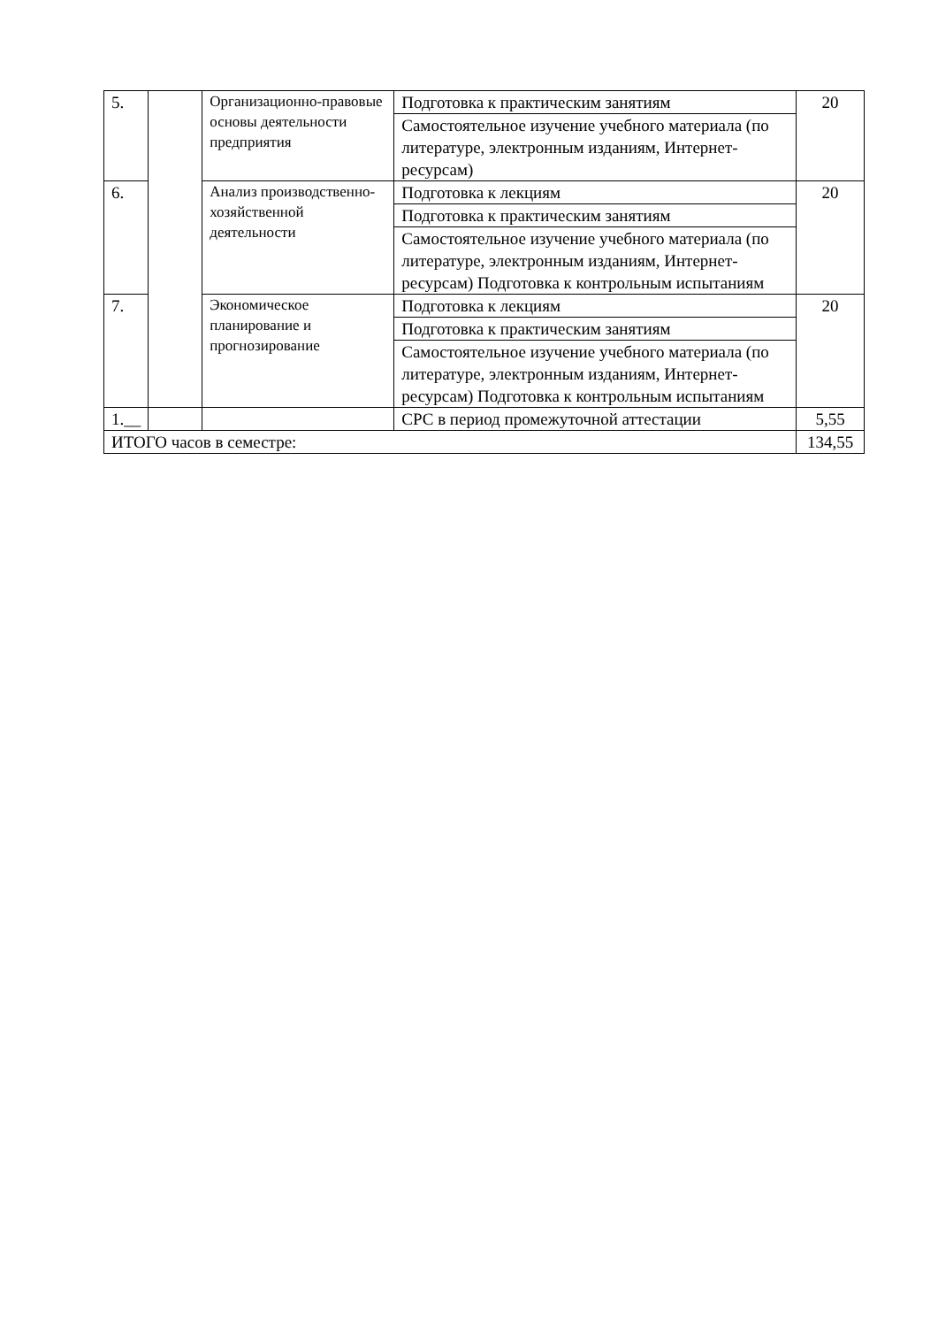| 5. | | Организационно-правовые основы деятельности предприятия | Подготовка к практическим занятиям | 20 |
| | | | Самостоятельное изучение учебного материала (по литературе, электронным изданиям, Интернет-ресурсам) | |
| 6. | | Анализ производственно-хозяйственной деятельности | Подготовка к лекциям | 20 |
| | | | Подготовка к практическим занятиям | |
| | | | Самостоятельное изучение учебного материала (по литературе, электронным изданиям, Интернет-ресурсам) Подготовка к контрольным испытаниям | |
| 7. | | Экономическое планирование и прогнозирование | Подготовка к лекциям | 20 |
| | | | Подготовка к практическим занятиям | |
| | | | Самостоятельное изучение учебного материала (по литературе, электронным изданиям, Интернет-ресурсам) Подготовка к контрольным испытаниям | |
| 1.__ | | | СРС в период промежуточной аттестации | 5,55 |
| ИТОГО часов в семестре: | | | | 134,55 |